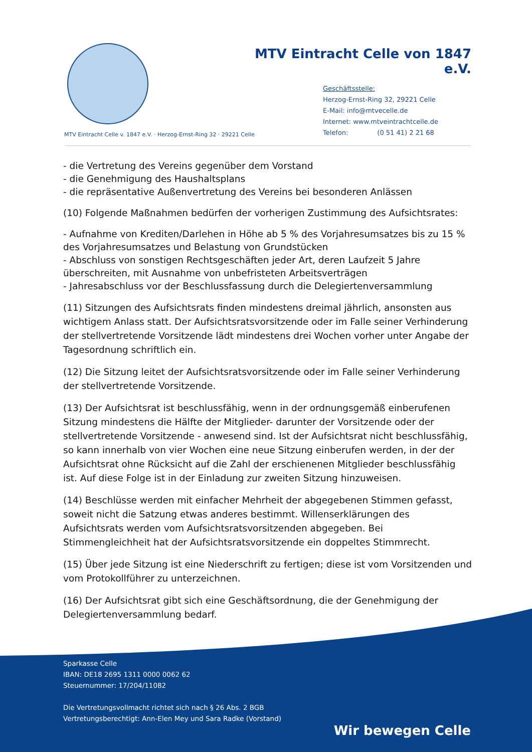MTV Eintracht Celle von 1847 e.V.
Geschäftsstelle:
Herzog-Ernst-Ring 32, 29221 Celle
E-Mail: info@mtvecelle.de
Internet: www.mtveintrachtcelle.de
Telefon: (0 51 41) 2 21 68
MTV Eintracht Celle v. 1847 e.V. · Herzog-Ernst-Ring 32 · 29221 Celle
- die Vertretung des Vereins gegenüber dem Vorstand
- die Genehmigung des Haushaltsplans
- die repräsentative Außenvertretung des Vereins bei besonderen Anlässen
(10) Folgende Maßnahmen bedürfen der vorherigen Zustimmung des Aufsichtsrates:
- Aufnahme von Krediten/Darlehen in Höhe ab 5 % des Vorjahresumsatzes bis zu 15 % des Vorjahresumsatzes und Belastung von Grundstücken
- Abschluss von sonstigen Rechtsgeschäften jeder Art, deren Laufzeit 5 Jahre überschreiten, mit Ausnahme von unbefristeten Arbeitsverträgen
- Jahresabschluss vor der Beschlussfassung durch die Delegiertenversammlung
(11) Sitzungen des Aufsichtsrats finden mindestens dreimal jährlich, ansonsten aus wichtigem Anlass statt. Der Aufsichtsratsvorsitzende oder im Falle seiner Verhinderung der stellvertretende Vorsitzende lädt mindestens drei Wochen vorher unter Angabe der Tagesordnung schriftlich ein.
(12) Die Sitzung leitet der Aufsichtsratsvorsitzende oder im Falle seiner Verhinderung der stellvertretende Vorsitzende.
(13) Der Aufsichtsrat ist beschlussfähig, wenn in der ordnungsgemäß einberufenen Sitzung mindestens die Hälfte der Mitglieder- darunter der Vorsitzende oder der stellvertretende Vorsitzende - anwesend sind. Ist der Aufsichtsrat nicht beschlussfähig, so kann innerhalb von vier Wochen eine neue Sitzung einberufen werden, in der der Aufsichtsrat ohne Rücksicht auf die Zahl der erschienenen Mitglieder beschlussfähig ist. Auf diese Folge ist in der Einladung zur zweiten Sitzung hinzuweisen.
(14) Beschlüsse werden mit einfacher Mehrheit der abgegebenen Stimmen gefasst, soweit nicht die Satzung etwas anderes bestimmt. Willenserklärungen des Aufsichtsrats werden vom Aufsichtsratsvorsitzenden abgegeben. Bei Stimmengleichheit hat der Aufsichtsratsvorsitzende ein doppeltes Stimmrecht.
(15) Über jede Sitzung ist eine Niederschrift zu fertigen; diese ist vom Vorsitzenden und vom Protokollführer zu unterzeichnen.
(16) Der Aufsichtsrat gibt sich eine Geschäftsordnung, die der Genehmigung der Delegiertenversammlung bedarf.
Sparkasse Celle
IBAN: DE18 2695 1311 0000 0062 62
Steuernummer: 17/204/11082
Die Vertretungsvollmacht richtet sich nach § 26 Abs. 2 BGB
Vertretungsberechtigt: Ann-Elen Mey und Sara Radke (Vorstand)
Wir bewegen Celle